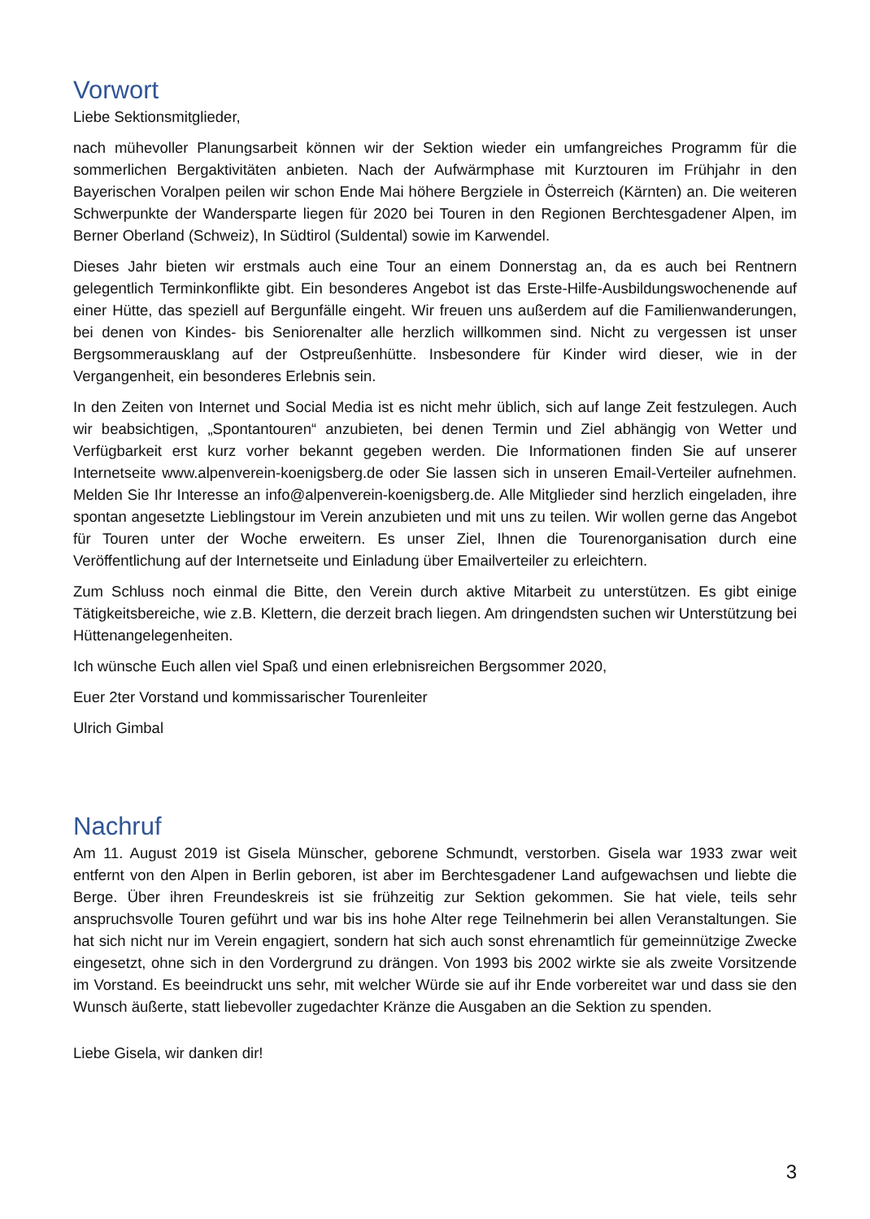Vorwort
Liebe Sektionsmitglieder,
nach mühevoller Planungsarbeit können wir der Sektion wieder ein umfangreiches Programm für die sommerlichen Bergaktivitäten anbieten. Nach der Aufwärmphase mit Kurztouren im Frühjahr in den Bayerischen Voralpen peilen wir schon Ende Mai höhere Bergziele in Österreich (Kärnten) an. Die weiteren Schwerpunkte der Wandersparte liegen für 2020 bei Touren in den Regionen Berchtesgadener Alpen, im Berner Oberland (Schweiz), In Südtirol (Suldental) sowie im Karwendel.
Dieses Jahr bieten wir erstmals auch eine Tour an einem Donnerstag an, da es auch bei Rentnern gelegentlich Terminkonflikte gibt. Ein besonderes Angebot ist das Erste-Hilfe-Ausbildungswochenende auf einer Hütte, das speziell auf Bergunfälle eingeht. Wir freuen uns außerdem auf die Familienwanderungen, bei denen von Kindes- bis Seniorenalter alle herzlich willkommen sind. Nicht zu vergessen ist unser Bergsommerausklang auf der Ostpreußenhütte. Insbesondere für Kinder wird dieser, wie in der Vergangenheit, ein besonderes Erlebnis sein.
In den Zeiten von Internet und Social Media ist es nicht mehr üblich, sich auf lange Zeit festzulegen. Auch wir beabsichtigen, „Spontantouren“ anzubieten, bei denen Termin und Ziel abhängig von Wetter und Verfügbarkeit erst kurz vorher bekannt gegeben werden. Die Informationen finden Sie auf unserer Internetseite www.alpenverein-koenigsberg.de oder Sie lassen sich in unseren Email-Verteiler aufnehmen. Melden Sie Ihr Interesse an info@alpenverein-koenigsberg.de. Alle Mitglieder sind herzlich eingeladen, ihre spontan angesetzte Lieblingstour im Verein anzubieten und mit uns zu teilen. Wir wollen gerne das Angebot für Touren unter der Woche erweitern. Es unser Ziel, Ihnen die Tourenorganisation durch eine Veröffentlichung auf der Internetseite und Einladung über Emailverteiler zu erleichtern.
Zum Schluss noch einmal die Bitte, den Verein durch aktive Mitarbeit zu unterstützen. Es gibt einige Tätigkeitsbereiche, wie z.B. Klettern, die derzeit brach liegen. Am dringendsten suchen wir Unterstützung bei Hüttenangelegenheiten.
Ich wünsche Euch allen viel Spaß und einen erlebnisreichen Bergsommer 2020,
Euer 2ter Vorstand und kommissarischer Tourenleiter
Ulrich Gimbal
Nachruf
Am 11. August 2019 ist Gisela Münscher, geborene Schmundt, verstorben. Gisela war 1933 zwar weit entfernt von den Alpen in Berlin geboren, ist aber im Berchtesgadener Land aufgewachsen und liebte die Berge. Über ihren Freundeskreis ist sie frühzeitig zur Sektion gekommen. Sie hat viele, teils sehr anspruchsvolle Touren geführt und war bis ins hohe Alter rege Teilnehmerin bei allen Veranstaltungen. Sie hat sich nicht nur im Verein engagiert, sondern hat sich auch sonst ehrenamtlich für gemeinnützige Zwecke eingesetzt, ohne sich in den Vordergrund zu drängen. Von 1993 bis 2002 wirkte sie als zweite Vorsitzende im Vorstand. Es beeindruckt uns sehr, mit welcher Würde sie auf ihr Ende vorbereitet war und dass sie den Wunsch äußerte, statt liebevoller zugedachter Kränze die Ausgaben an die Sektion zu spenden.
Liebe Gisela, wir danken dir!
3